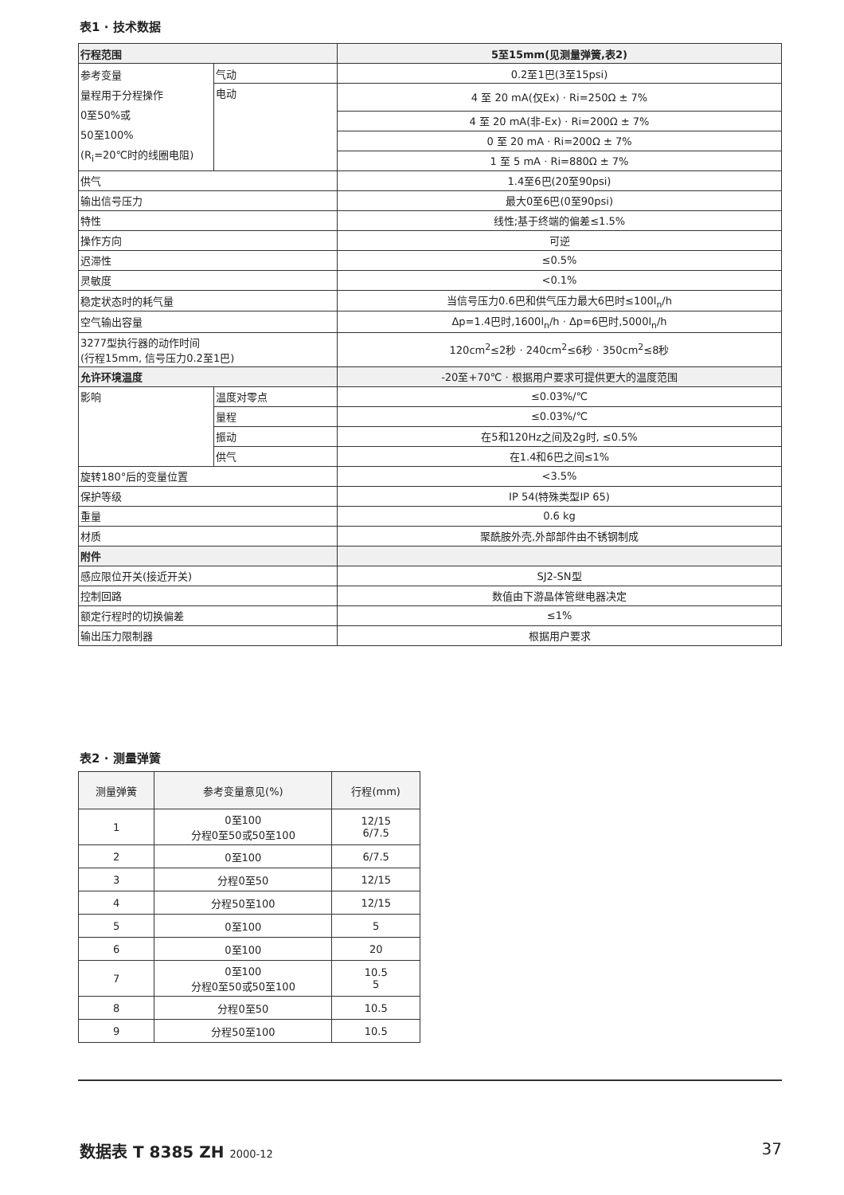表1 · 技术数据
| 行程范围 | | 5至15mm(见测量弹簧,表2) |
| 参考变量 量程用于分程操作 0至50%或 50至100% (R<sub>i</sub>=20℃时的线圈电阻) | 气动 | 0.2至1巴(3至15psi) |
| | 电动 | 4 至 20 mA(仅Ex) · Ri=250Ω ± 7% |
| | | 4 至 20 mA(非-Ex) · Ri=200Ω ± 7% |
| | | 0 至 20 mA · Ri=200Ω ± 7% |
| | | 1 至 5 mA · Ri=880Ω ± 7% |
| 供气 | | 1.4至6巴(20至90psi) |
| 输出信号压力 | | 最大0至6巴(0至90psi) |
| 特性 | | 线性;基于终端的偏差≤1.5% |
| 操作方向 | | 可逆 |
| 迟滞性 | | ≤0.5% |
| 灵敏度 | | <0.1% |
| 稳定状态时的耗气量 | | 当信号压力0.6巴和供气压力最大6巴时≤100l<sub>n</sub>/h |
| 空气输出容量 | | Δp=1.4巴时,1600l<sub>n</sub>/h · Δp=6巴时,5000l<sub>n</sub>/h |
| 3277型执行器的动作时间 (行程15mm, 信号压力0.2至1巴) | | 120cm<sup>2</sup>≤2秒 · 240cm<sup>2</sup>≤6秒 · 350cm<sup>2</sup>≤8秒 |
| 允许环境温度 | | -20至+70℃ · 根据用户要求可提供更大的温度范围 |
| 影响 | 温度对零点 | ≤0.03%/℃ |
| | 量程 | ≤0.03%/℃ |
| | 振动 | 在5和120Hz之间及2g时, ≤0.5% |
| | 供气 | 在1.4和6巴之间≤1% |
| 旋转180°后的变量位置 | | <3.5% |
| 保护等级 | | IP 54(特殊类型IP 65) |
| 重量 | | 0.6 kg |
| 材质 | | 聚酰胺外壳,外部部件由不锈钢制成 |
| 附件 | | |
| 感应限位开关(接近开关) | | SJ2-SN型 |
| 控制回路 | | 数值由下游晶体管继电器决定 |
| 额定行程时的切换偏差 | | ≤1% |
| 输出压力限制器 | | 根据用户要求 |
表2 · 测量弹簧
| 测量弹簧 | 参考变量意见(%) | 行程(mm) |
| --- | --- | --- |
| 1 | 0至100 分程0至50或50至100 | 12/15 6/7.5 |
| 2 | 0至100 | 6/7.5 |
| 3 | 分程0至50 | 12/15 |
| 4 | 分程50至100 | 12/15 |
| 5 | 0至100 | 5 |
| 6 | 0至100 | 20 |
| 7 | 0至100 分程0至50或50至100 | 10.5 5 |
| 8 | 分程0至50 | 10.5 |
| 9 | 分程50至100 | 10.5 |
数据表 T 8385 ZH 2000-12 37